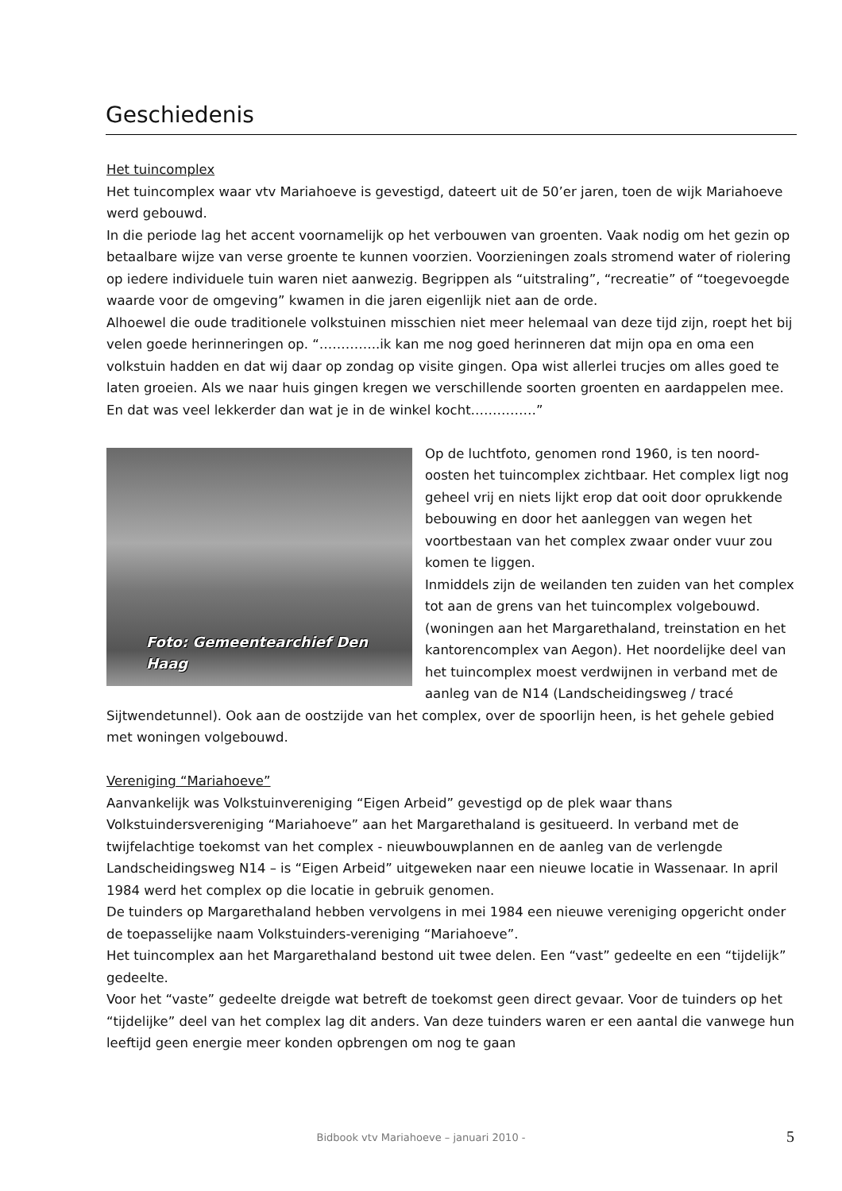Geschiedenis
Het tuincomplex
Het tuincomplex waar vtv Mariahoeve is gevestigd, dateert uit de 50’er jaren, toen de wijk Mariahoeve werd gebouwd.
In die periode lag het accent voornamelijk op het verbouwen van groenten. Vaak nodig om het gezin op betaalbare wijze van verse groente te kunnen voorzien. Voorzieningen zoals stromend water of riolering op iedere individuele tuin waren niet aanwezig. Begrippen als “uitstraling”, “recreatie” of “toegevoegde waarde voor de omgeving” kwamen in die jaren eigenlijk niet aan de orde.
Alhoewel die oude traditionele volkstuinen misschien niet meer helemaal van deze tijd zijn, roept het bij velen goede herinneringen op. “…………..ik kan me nog goed herinneren dat mijn opa en oma een volkstuin hadden en dat wij daar op zondag op visite gingen. Opa wist allerlei trucjes om alles goed te laten groeien. Als we naar huis gingen kregen we verschillende soorten groenten en aardappelen mee. En dat was veel lekkerder dan wat je in de winkel kocht……………”
Foto: Gemeentearchief Den Haag
Op de luchtfoto, genomen rond 1960, is ten noord-oosten het tuincomplex zichtbaar. Het complex ligt nog geheel vrij en niets lijkt erop dat ooit door oprukkende bebouwing en door het aanleggen van wegen het voortbestaan van het complex zwaar onder vuur zou komen te liggen.
Inmiddels zijn de weilanden ten zuiden van het complex tot aan de grens van het tuincomplex volgebouwd. (woningen aan het Margarethaland, treinstation en het kantorencomplex van Aegon). Het noordelijke deel van het tuincomplex moest verdwijnen in verband met de aanleg van de N14 (Landscheidingsweg / tracé Sijtwendetunnel). Ook aan de oostzijde van het complex, over de spoorlijn heen, is het gehele gebied met woningen volgebouwd.
Vereniging “Mariahoeve”
Aanvankelijk was Volkstuinvereniging “Eigen Arbeid” gevestigd op de plek waar thans Volkstuindersvereniging “Mariahoeve” aan het Margarethaland is gesitueerd. In verband met de twijfelachtige toekomst van het complex - nieuwbouwplannen en de aanleg van de verlengde Landscheidingsweg N14 – is “Eigen Arbeid” uitgeweken naar een nieuwe locatie in Wassenaar. In april 1984 werd het complex op die locatie in gebruik genomen.
De tuinders op Margarethaland hebben vervolgens in mei 1984 een nieuwe vereniging opgericht onder de toepasselijke naam Volkstuinders-vereniging “Mariahoeve”.
Het tuincomplex aan het Margarethaland bestond uit twee delen. Een “vast” gedeelte en een “tijdelijk” gedeelte.
Voor het “vaste” gedeelte dreigde wat betreft de toekomst geen direct gevaar. Voor de tuinders op het “tijdelijke” deel van het complex lag dit anders. Van deze tuinders waren er een aantal die vanwege hun leeftijd geen energie meer konden opbrengen om nog te gaan
Bidbook vtv Mariahoeve – januari 2010 - 5